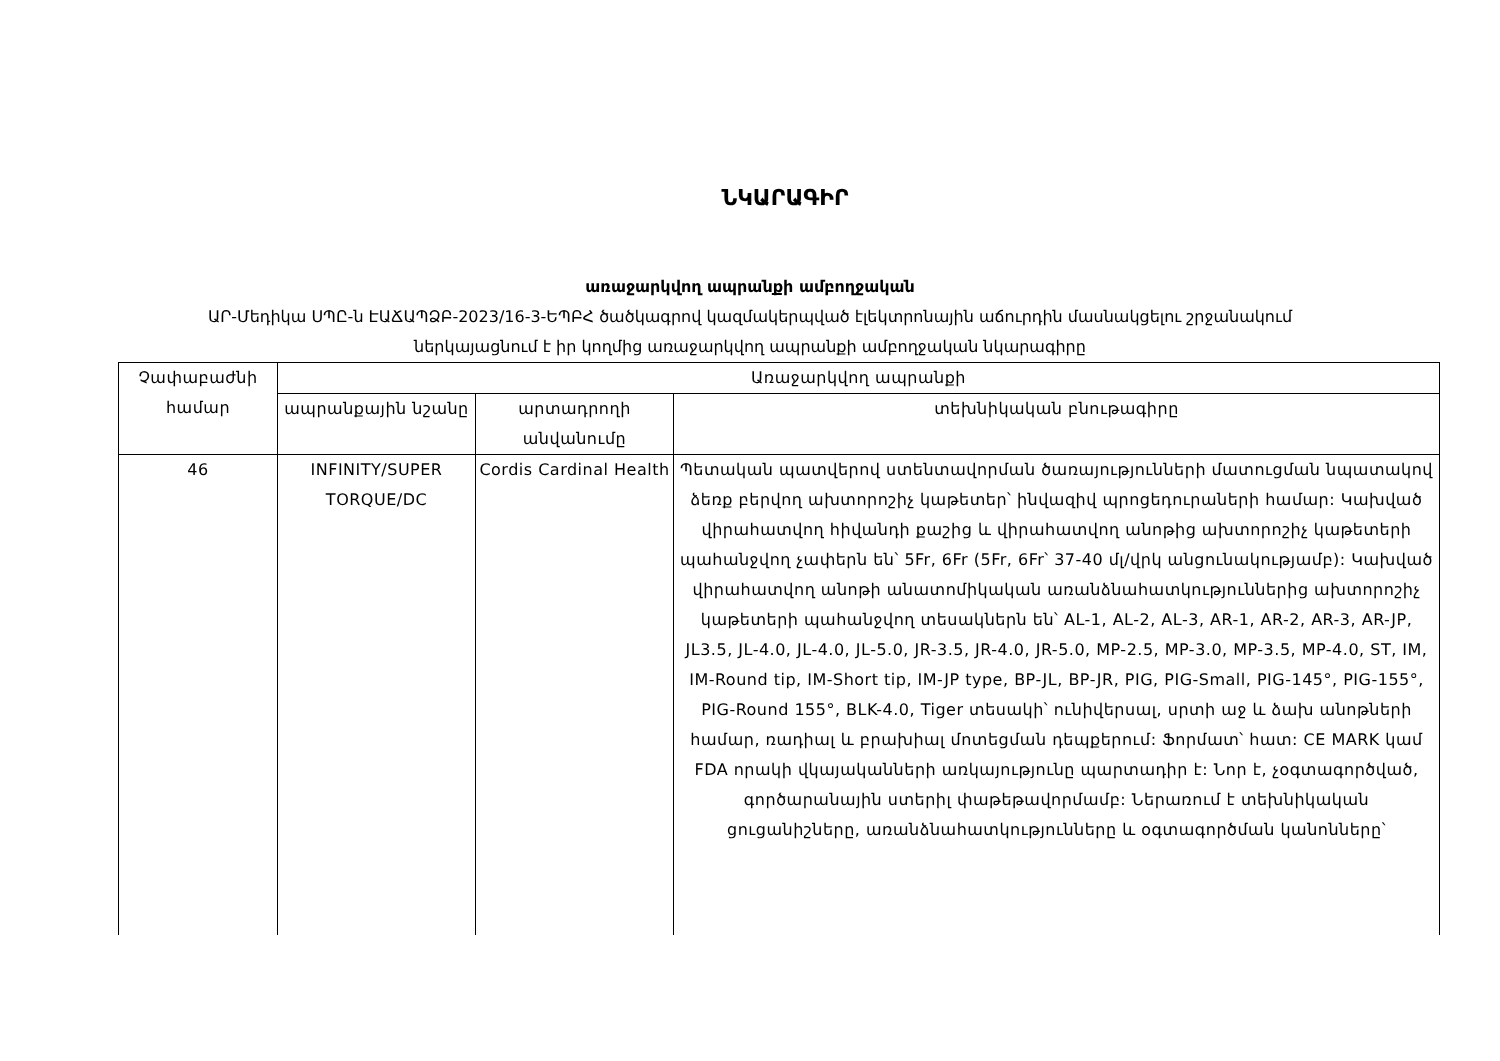ՆԿԱՐԱԳԻՐ
առաջարկվող ապրանքի ամբողջական
ԱՐ-Մեդիկա ՍՊԸ-ն ԷԱՃԱՊՁԲ-2023/16-3-ԵՊԲՀ ծածկագրով կազմակերպված էլեկտրոնային աճուրդին մասնակցելու շրջանակում
ներկայացնում է իր կողմից առաջարկվող ապրանքի ամբողջական նկարագիրը
| Չափաբաժնի համար | Առաջարկվող ապրանքի | | |
| --- | --- | --- | --- |
| | ապրանքային նշանը | արտադրողի անվանումը | տեխնիկական բնութագիրը |
| 46 | INFINITY/SUPER TORQUE/DC | Cordis Cardinal Health | Պետական պատվերով ստենտավորման ծառայությունների մատուցման նպատակով ձեռք բերվող ախտորոշիչ կաթետեր՝ ինվազիվ պրոցեդուրաների համար: Կախված վիրահատվող հիվանդի քաշից և վիրահատվող անոթից ախտորոշիչ կաթետերի պահանջվող չափերն են՝ 5Fr, 6Fr (5Fr, 6Fr՝ 37-40 մլ/վրկ անցունակությամբ): Կախված վիրահատվող անոթի անատոմիկական առանձնահատկություններից ախտորոշիչ կաթետերի պահանջվող տեսակներն են՝ AL-1, AL-2, AL-3, AR-1, AR-2, AR-3, AR-JP, JL3.5, JL-4.0, JL-4.0, JL-5.0, JR-3.5, JR-4.0, JR-5.0, MP-2.5, MP-3.0, MP-3.5, MP-4.0, ST, IM, IM-Round tip, IM-Short tip, IM-JP type, BP-JL, BP-JR, PIG, PIG-Small, PIG-145°, PIG-155°, PIG-Round 155°, BLK-4.0, Tiger տեսակի՝ ունիվերսալ, սրտի աջ և ձախ անոթների համար, ռադիալ և բրախիալ մոտեցման դեպքերում: Ֆորմատ՝ հատ: CE MARK կամ FDA որակի վկայականների առկայությունը պարտադիր է: Նոր է, չօգտագործված, գործարանային ստերիլ փաթեթավորմամբ: Ներառում է տեխնիկական ցուցանիշները, առանձնահատկությունները և օգտագործման կանոնները՝ |